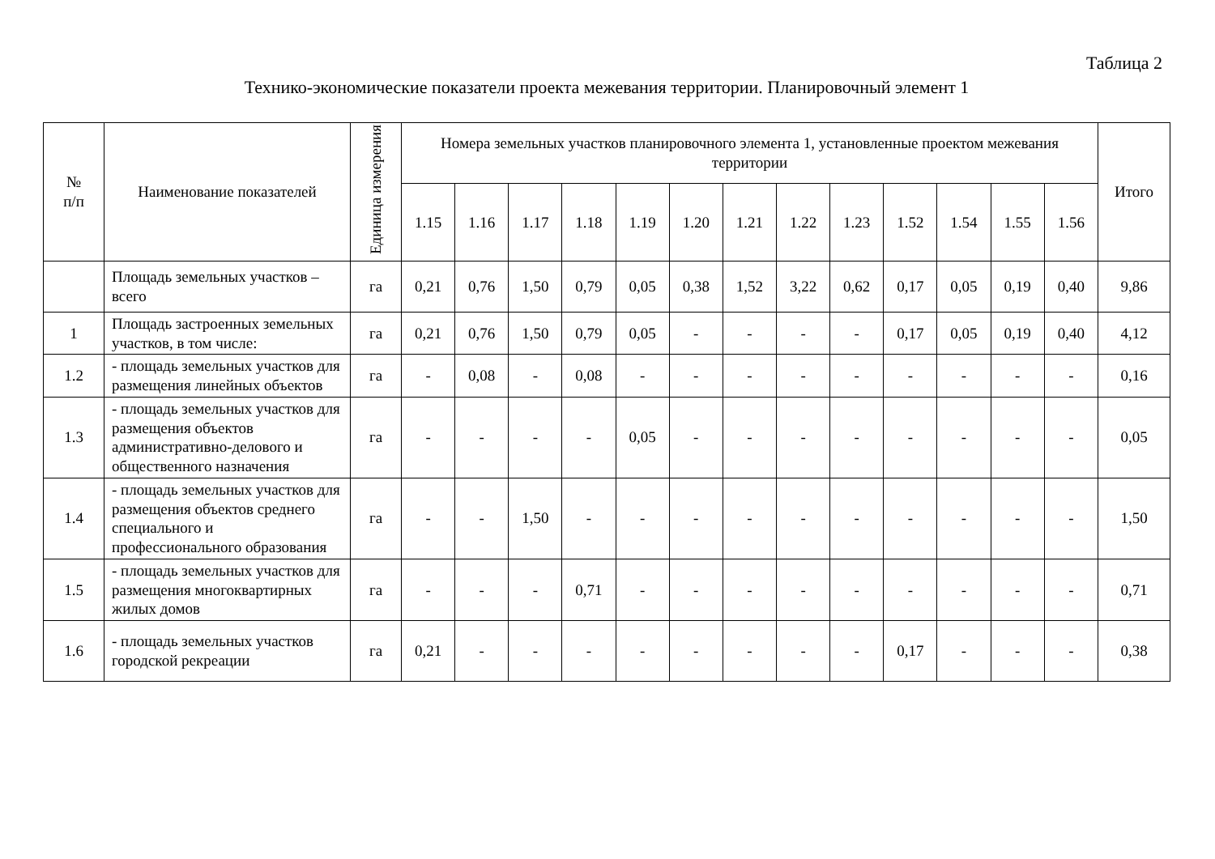Таблица 2
Технико-экономические показатели проекта межевания территории. Планировочный элемент 1
| № п/п | Наименование показателей | Единица измерения | Номера земельных участков планировочного элемента 1, установленные проектом межевания территории | | | | | | | | | | | | | Итого |
| --- | --- | --- | --- | --- | --- | --- | --- | --- | --- | --- | --- | --- | --- | --- | --- | --- |
| | | | 1.15 | 1.16 | 1.17 | 1.18 | 1.19 | 1.20 | 1.21 | 1.22 | 1.23 | 1.52 | 1.54 | 1.55 | 1.56 | |
| | Площадь земельных участков – всего | га | 0,21 | 0,76 | 1,50 | 0,79 | 0,05 | 0,38 | 1,52 | 3,22 | 0,62 | 0,17 | 0,05 | 0,19 | 0,40 | 9,86 |
| 1 | Площадь застроенных земельных участков, в том числе: | га | 0,21 | 0,76 | 1,50 | 0,79 | 0,05 | - | - | - | - | 0,17 | 0,05 | 0,19 | 0,40 | 4,12 |
| 1.2 | - площадь земельных участков для размещения линейных объектов | га | - | 0,08 | - | 0,08 | - | - | - | - | - | - | - | - | - | 0,16 |
| 1.3 | - площадь земельных участков для размещения объектов административно-делового и общественного назначения | га | - | - | - | - | 0,05 | - | - | - | - | - | - | - | - | 0,05 |
| 1.4 | - площадь земельных участков для размещения объектов среднего специального и профессионального образования | га | - | - | 1,50 | - | - | - | - | - | - | - | - | - | - | 1,50 |
| 1.5 | - площадь земельных участков для размещения многоквартирных жилых домов | га | - | - | - | 0,71 | - | - | - | - | - | - | - | - | - | 0,71 |
| 1.6 | - площадь земельных участков городской рекреации | га | 0,21 | - | - | - | - | - | - | - | - | 0,17 | - | - | - | 0,38 |